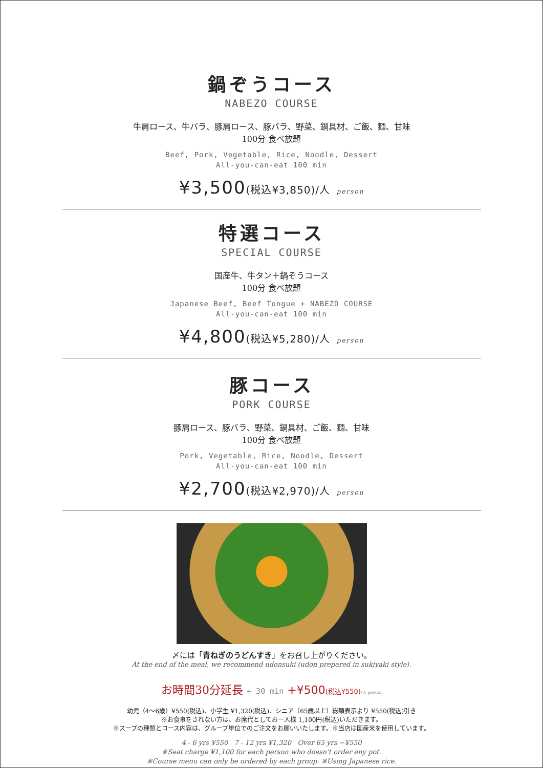鍋ぞうコース
NABEZO COURSE
牛肩ロース、牛バラ、豚肩ロース、豚バラ、野菜、鍋具材、ご飯、麺、甘味
100分 食べ放題
Beef, Pork, Vegetable, Rice, Noodle, Dessert
All-you-can-eat 100 min
¥3,500(税込¥3,850)/人 person
特選コース
SPECIAL COURSE
国産牛、牛タン＋鍋ぞうコース
100分 食べ放題
Japanese Beef, Beef Tongue + NABEZO COURSE
All-you-can-eat 100 min
¥4,800(税込¥5,280)/人 person
豚コース
PORK COURSE
豚肩ロース、豚バラ、野菜、鍋具材、ご飯、麺、甘味
100分 食べ放題
Pork, Vegetable, Rice, Noodle, Dessert
All-you-can-eat 100 min
¥2,700(税込¥2,970)/人 person
〆には「青ねぎのうどんすき」をお召し上がりください。
At the end of the meal, we recommend udonsuki (udon prepared in sukiyaki style).
お時間30分延長 + 30 min +¥500(税込¥550)/人 person
幼児（4〜6歳）¥550(税込)、小学生 ¥1,320(税込)、シニア（65歳以上）総額表示より ¥550(税込)引き
※お食事をされない方は、お席代としてお一人様 1,100円(税込)いただきます。
※スープの種類とコース内容は、グループ単位でのご注文をお願いいたします。※当店は国産米を使用しています。
4 - 6 yrs ¥550 7 - 12 yrs ¥1,320 Over 65 yrs −¥550
※Seat charge ¥1,100 for each person who doesn't order any pot.
※Course menu can only be ordered by each group. ※Using Japanese rice.